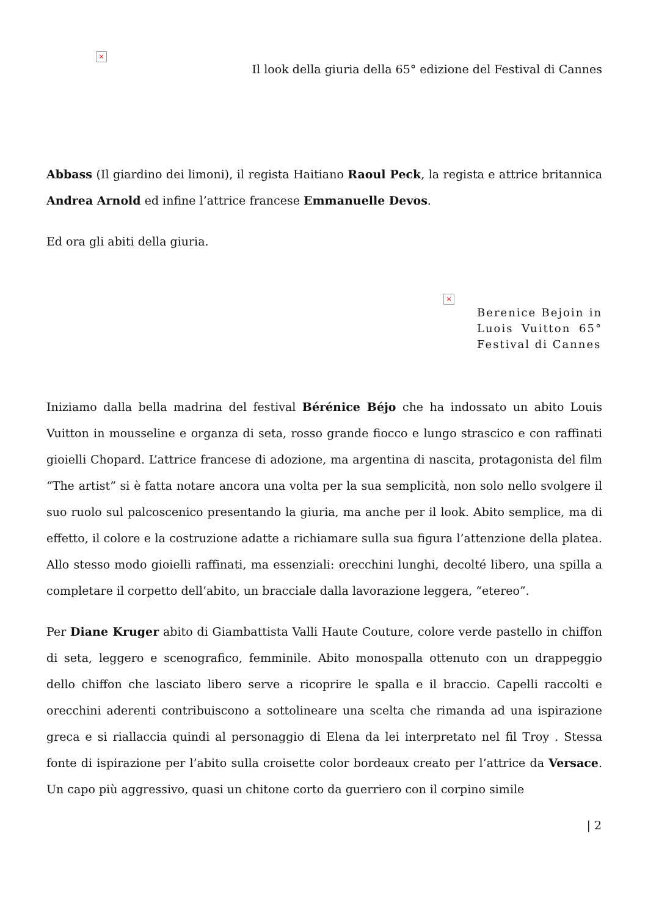×
Il look della giuria della 65° edizione del Festival di Cannes
Abbass (Il giardino dei limoni), il regista Haitiano Raoul Peck, la regista e attrice britannica Andrea Arnold ed infine l’attrice francese Emmanuelle Devos.
Ed ora gli abiti della giuria.
×
Berenice Bejoin in Luois Vuitton 65° Festival di Cannes
Iniziamo dalla bella madrina del festival Bérénice Béjo che ha indossato un abito Louis Vuitton in mousseline e organza di seta, rosso grande fiocco e lungo strascico e con raffinati gioielli Chopard. L’attrice francese di adozione, ma argentina di nascita, protagonista del film “The artist” si è fatta notare ancora una volta per la sua semplicità, non solo nello svolgere il suo ruolo sul palcoscenico presentando la giuria, ma anche per il look. Abito semplice, ma di effetto, il colore e la costruzione adatte a richiamare sulla sua figura l’attenzione della platea. Allo stesso modo gioielli raffinati, ma essenziali: orecchini lunghi, decolté libero, una spilla a completare il corpetto dell’abito, un bracciale dalla lavorazione leggera, “etereo”.
Per Diane Kruger abito di Giambattista Valli Haute Couture, colore verde pastello in chiffon di seta, leggero e scenografico, femminile. Abito monospalla ottenuto con un drappeggio dello chiffon che lasciato libero serve a ricoprire le spalla e il braccio. Capelli raccolti e orecchini aderenti contribuiscono a sottolineare una scelta che rimanda ad una ispirazione greca e si riallaccia quindi al personaggio di Elena da lei interpretato nel fil Troy . Stessa fonte di ispirazione per l’abito sulla croisette color bordeaux creato per l’attrice da Versace. Un capo più aggressivo, quasi un chitone corto da guerriero con il corpino simile
| 2